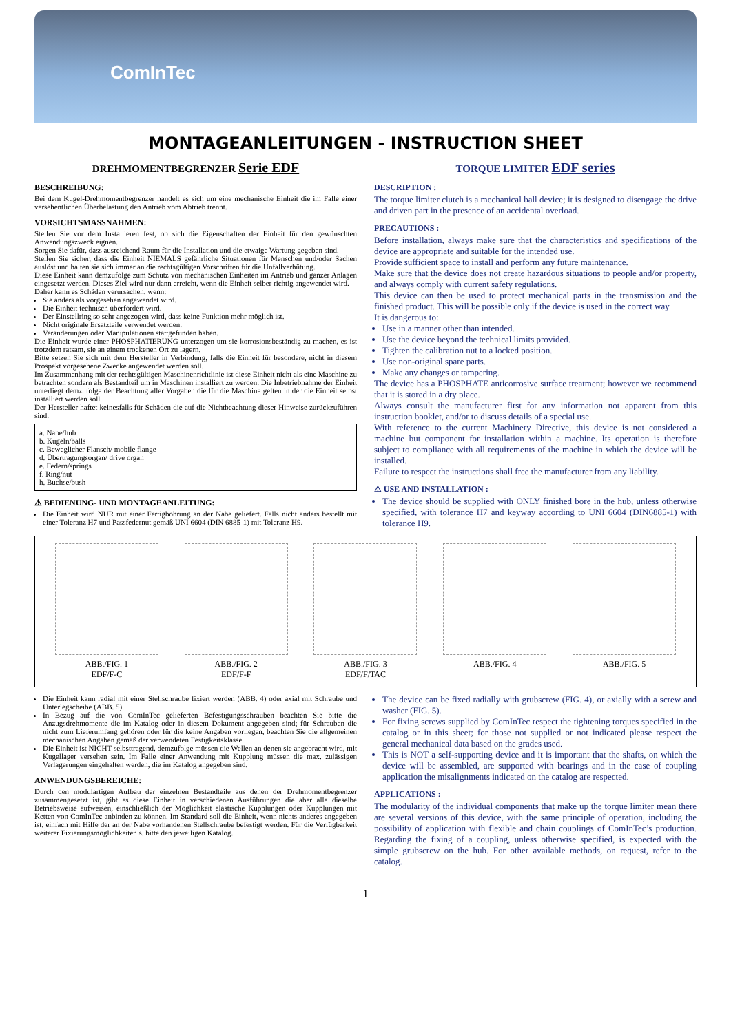ComInTec
MONTAGEANLEITUNGEN - INSTRUCTION SHEET
DREHMOMENTBEGRENZER Serie EDF
BESCHREIBUNG:
Bei dem Kugel-Drehmomentbegrenzer handelt es sich um eine mechanische Einheit die im Falle einer versehentlichen Überbelastung den Antrieb vom Abtrieb trennt.
VORSICHTSMASSNAHMEN:
Stellen Sie vor dem Installieren fest, ob sich die Eigenschaften der Einheit für den gewünschten Anwendungszweck eignen.
Sorgen Sie dafür, dass ausreichend Raum für die Installation und die etwaige Wartung gegeben sind.
Stellen Sie sicher, dass die Einheit NIEMALS gefährliche Situationen für Menschen und/oder Sachen auslöst und halten sie sich immer an die rechtsgültigen Vorschriften für die Unfallverhütung.
Diese Einheit kann demzufolge zum Schutz von mechanischen Einheiten im Antrieb und ganzer Anlagen eingesetzt werden. Dieses Ziel wird nur dann erreicht, wenn die Einheit selber richtig angewendet wird.
Daher kann es Schäden verursachen, wenn:
Sie anders als vorgesehen angewendet wird.
Die Einheit technisch überfordert wird.
Der Einstellring so sehr angezogen wird, dass keine Funktion mehr möglich ist.
Nicht originale Ersatzteile verwendet werden.
Veränderungen oder Manipulationen stattgefunden haben.
Die Einheit wurde einer PHOSPHATIERUNG unterzogen um sie korrosionsbeständig zu machen, es ist trotzdem ratsam, sie an einem trockenen Ort zu lagern.
Bitte setzen Sie sich mit dem Hersteller in Verbindung, falls die Einheit für besondere, nicht in diesem Prospekt vorgesehene Zwecke angewendet werden soll.
Im Zusammenhang mit der rechtsgültigen Maschinenrichtlinie ist diese Einheit nicht als eine Maschine zu betrachten sondern als Bestandteil um in Maschinen installiert zu werden. Die Inbetriebnahme der Einheit unterliegt demzufolge der Beachtung aller Vorgaben die für die Maschine gelten in der die Einheit selbst installiert werden soll.
Der Hersteller haftet keinesfalls für Schäden die auf die Nichtbeachtung dieser Hinweise zurückzuführen sind.
a. Nabe/hub
b. Kugeln/balls
c. Beweglicher Flansch/ mobile flange
d. Übertragungsorgan/ drive organ
e. Federn/springs
f. Ring/nut
h. Buchse/bush
⚠ BEDIENUNG- UND MONTAGEANLEITUNG:
Die Einheit wird NUR mit einer Fertigbohrung an der Nabe geliefert. Falls nicht anders bestellt mit einer Toleranz H7 und Passfedernut gemäß UNI 6604 (DIN 6885-1) mit Toleranz H9.
TORQUE LIMITER EDF series
DESCRIPTION :
The torque limiter clutch is a mechanical ball device; it is designed to disengage the drive and driven part in the presence of an accidental overload.
PRECAUTIONS :
Before installation, always make sure that the characteristics and specifications of the device are appropriate and suitable for the intended use.
Provide sufficient space to install and perform any future maintenance.
Make sure that the device does not create hazardous situations to people and/or property, and always comply with current safety regulations.
This device can then be used to protect mechanical parts in the transmission and the finished product. This will be possible only if the device is used in the correct way.
It is dangerous to:
Use in a manner other than intended.
Use the device beyond the technical limits provided.
Tighten the calibration nut to a locked position.
Use non-original spare parts.
Make any changes or tampering.
The device has a PHOSPHATE anticorrosive surface treatment; however we recommend that it is stored in a dry place.
Always consult the manufacturer first for any information not apparent from this instruction booklet, and/or to discuss details of a special use.
With reference to the current Machinery Directive, this device is not considered a machine but component for installation within a machine. Its operation is therefore subject to compliance with all requirements of the machine in which the device will be installed.
Failure to respect the instructions shall free the manufacturer from any liability.
⚠ USE AND INSTALLATION :
The device should be supplied with ONLY finished bore in the hub, unless otherwise specified, with tolerance H7 and keyway according to UNI 6604 (DIN6885-1) with tolerance H9.
ABB./FIG. 1
EDF/F-C
ABB./FIG. 2
EDF/F-F
ABB./FIG. 3
EDF/F/TAC
ABB./FIG. 4 ABB./FIG. 5
Die Einheit kann radial mit einer Stellschraube fixiert werden (ABB. 4) oder axial mit Schraube und Unterlegscheibe (ABB. 5).
In Bezug auf die von ComInTec gelieferten Befestigungsschrauben beachten Sie bitte die Anzugsdrehmomente die im Katalog oder in diesem Dokument angegeben sind; für Schrauben die nicht zum Lieferumfang gehören oder für die keine Angaben vorliegen, beachten Sie die allgemeinen mechanischen Angaben gemäß der verwendeten Festigkeitsklasse.
Die Einheit ist NICHT selbsttragend, demzufolge müssen die Wellen an denen sie angebracht wird, mit Kugellager versehen sein. Im Falle einer Anwendung mit Kupplung müssen die max. zulässigen Verlagerungen eingehalten werden, die im Katalog angegeben sind.
ANWENDUNGSBEREICHE:
Durch den modulartigen Aufbau der einzelnen Bestandteile aus denen der Drehmomentbegrenzer zusammengesetzt ist, gibt es diese Einheit in verschiedenen Ausführungen die aber alle dieselbe Betriebsweise aufweisen, einschließlich der Möglichkeit elastische Kupplungen oder Kupplungen mit Ketten von ComInTec anbinden zu können. Im Standard soll die Einheit, wenn nichts anderes angegeben ist, einfach mit Hilfe der an der Nabe vorhandenen Stellschraube befestigt werden. Für die Verfügbarkeit weiterer Fixierungsmöglichkeiten s. bitte den jeweiligen Katalog.
The device can be fixed radially with grubscrew (FIG. 4), or axially with a screw and washer (FIG. 5).
For fixing screws supplied by ComInTec respect the tightening torques specified in the catalog or in this sheet; for those not supplied or not indicated please respect the general mechanical data based on the grades used.
This is NOT a self-supporting device and it is important that the shafts, on which the device will be assembled, are supported with bearings and in the case of coupling application the misalignments indicated on the catalog are respected.
APPLICATIONS :
The modularity of the individual components that make up the torque limiter mean there are several versions of this device, with the same principle of operation, including the possibility of application with flexible and chain couplings of ComInTec’s production. Regarding the fixing of a coupling, unless otherwise specified, is expected with the simple grubscrew on the hub. For other available methods, on request, refer to the catalog.
1